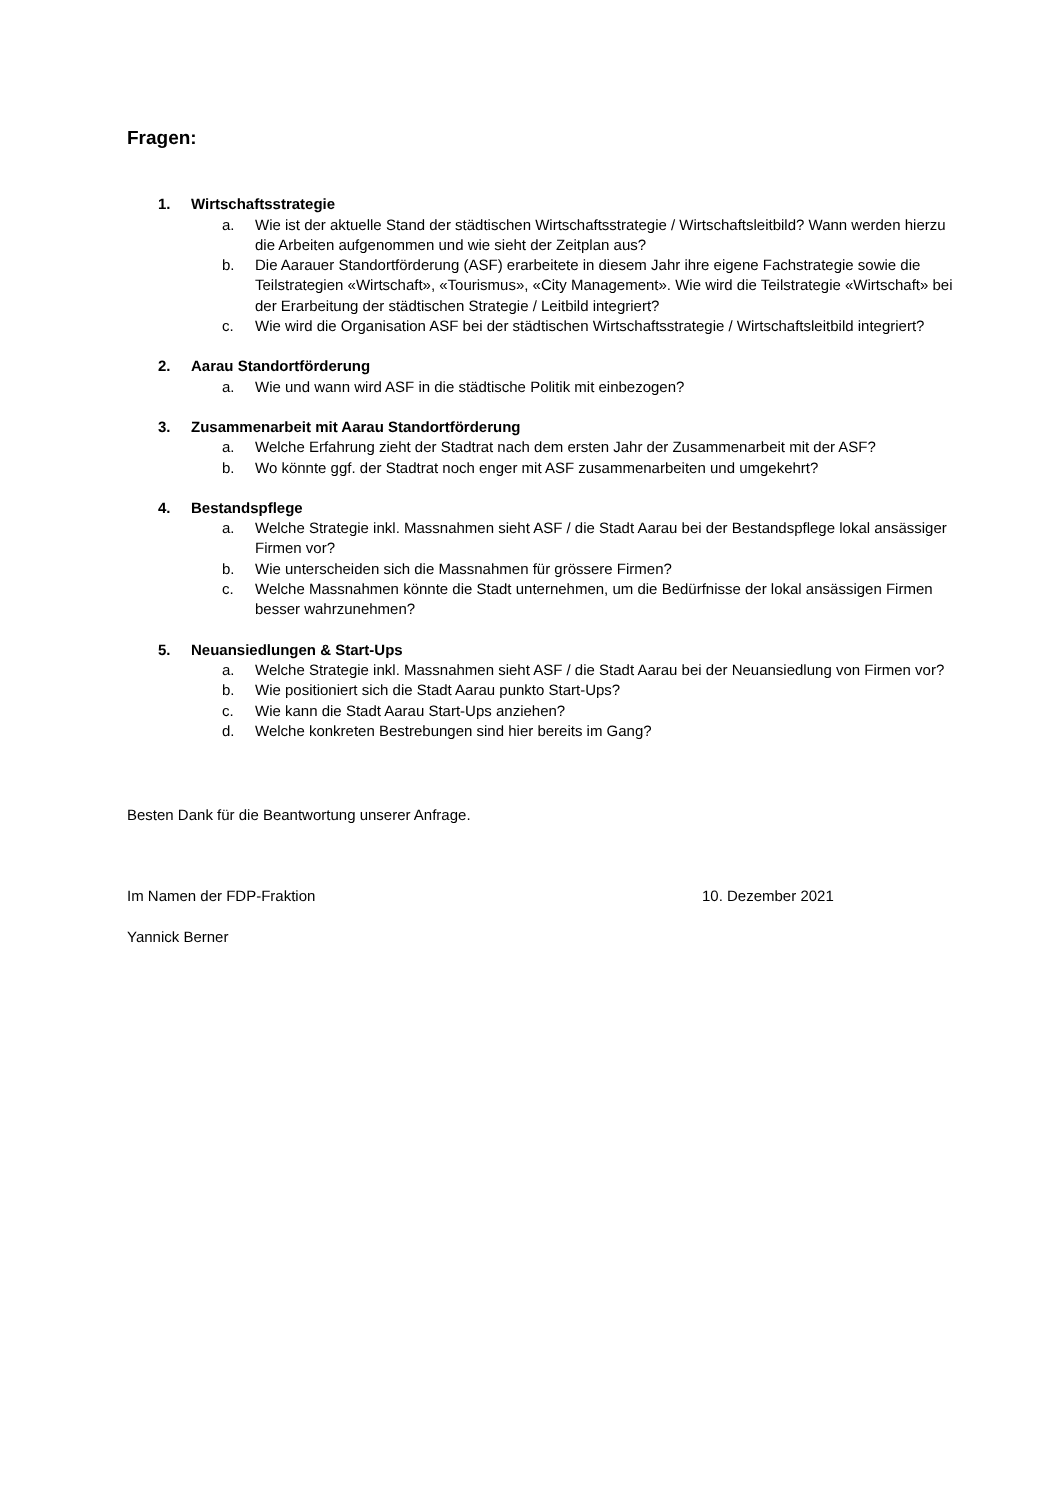Fragen:
1. Wirtschaftsstrategie
a. Wie ist der aktuelle Stand der städtischen Wirtschaftsstrategie / Wirtschaftsleitbild? Wann werden hierzu die Arbeiten aufgenommen und wie sieht der Zeitplan aus?
b. Die Aarauer Standortförderung (ASF) erarbeitete in diesem Jahr ihre eigene Fachstrategie sowie die Teilstrategien «Wirtschaft», «Tourismus», «City Management». Wie wird die Teilstrategie «Wirtschaft» bei der Erarbeitung der städtischen Strategie / Leitbild integriert?
c. Wie wird die Organisation ASF bei der städtischen Wirtschaftsstrategie / Wirtschaftsleitbild integriert?
2. Aarau Standortförderung
a. Wie und wann wird ASF in die städtische Politik mit einbezogen?
3. Zusammenarbeit mit Aarau Standortförderung
a. Welche Erfahrung zieht der Stadtrat nach dem ersten Jahr der Zusammenarbeit mit der ASF?
b. Wo könnte ggf. der Stadtrat noch enger mit ASF zusammenarbeiten und umgekehrt?
4. Bestandspflege
a. Welche Strategie inkl. Massnahmen sieht ASF / die Stadt Aarau bei der Bestandspflege lokal ansässiger Firmen vor?
b. Wie unterscheiden sich die Massnahmen für grössere Firmen?
c. Welche Massnahmen könnte die Stadt unternehmen, um die Bedürfnisse der lokal ansässigen Firmen besser wahrzunehmen?
5. Neuansiedlungen & Start-Ups
a. Welche Strategie inkl. Massnahmen sieht ASF / die Stadt Aarau bei der Neuansiedlung von Firmen vor?
b. Wie positioniert sich die Stadt Aarau punkto Start-Ups?
c. Wie kann die Stadt Aarau Start-Ups anziehen?
d. Welche konkreten Bestrebungen sind hier bereits im Gang?
Besten Dank für die Beantwortung unserer Anfrage.
Im Namen der FDP-Fraktion 10. Dezember 2021
Yannick Berner